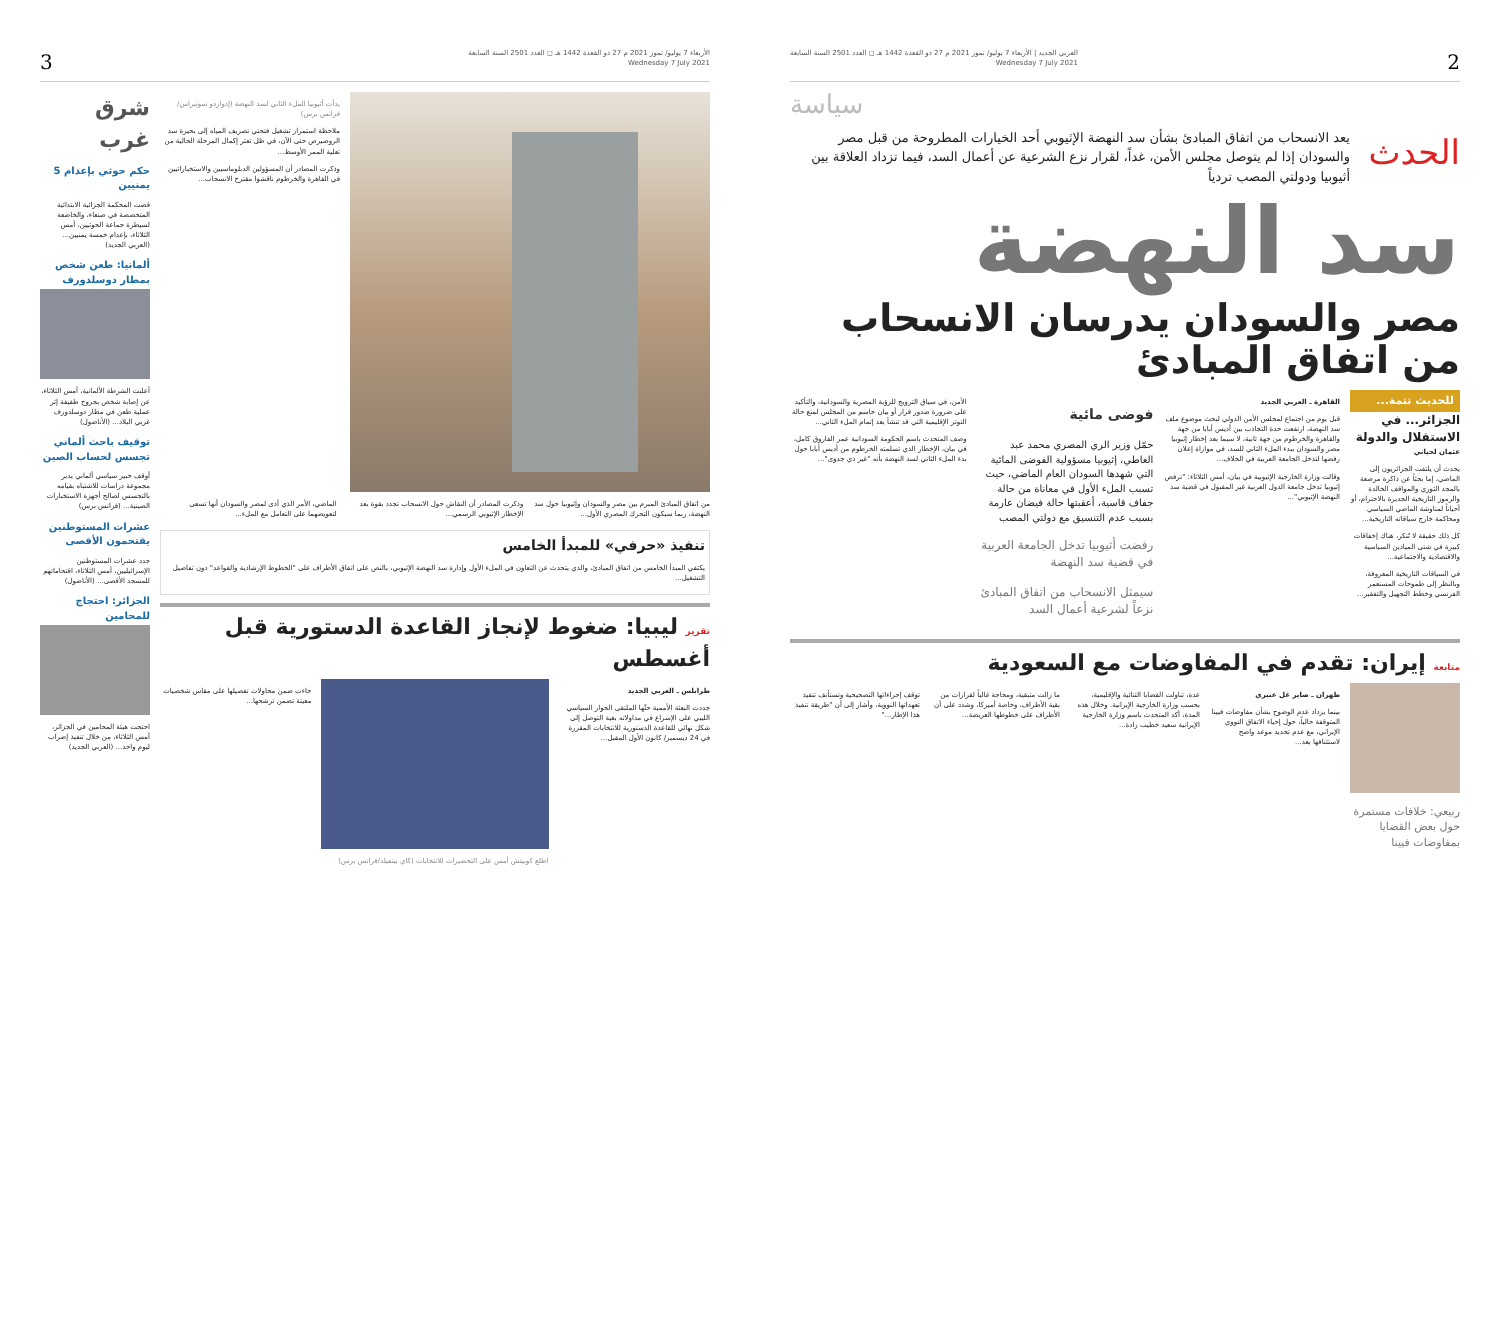2 العربي الجديد | الأربعاء 7 يوليو/ تموز 2021 م 27 ذو القعدة 1442 هـ ◻ العدد 2501 السنة السابعة
Wednesday 7 July 2021
سياسة
الحدث
يعد الانسحاب من اتفاق المبادئ بشأن سد النهضة الإثيوبي أحد الخيارات المطروحة من قبل مصر والسودان إذا لم يتوصل مجلس الأمن، غداً، لقرار نزع الشرعية عن أعمال السد، فيما تزداد العلاقة بين أثيوبيا ودولتي المصب تردياً
سد النهضة
مصر والسودان يدرسان الانسحاب من اتفاق المبادئ
للحديث تتمة...
الجزائر... في الاستقلال والدولة
عثمان لحياني
يحدث أن يلتفت الجزائريون إلى الماضي، إما بحثاً عن ذاكرة مرصعة بالمجد الثوري والمواقف الخالدة والرموز التاريخية الجديرة بالاحترام، أو أحياناً لمناوشة الماضي السياسي ومحاكمة خارج سياقاته التاريخية...
كل ذلك حقيقة لا تُنكر، هناك إخفاقات كبيرة في شتى الميادين السياسية والاقتصادية والاجتماعية...
في السياقات التاريخية المعروفة، وبالنظر إلى طموحات المستعمر الفرنسي وخطط التجهيل والتفقير...
القاهرة ـ العربي الجديد
قبل يوم من اجتماع لمجلس الأمن الدولي لبحث موضوع ملف سد النهضة، ارتفعت حدة التجاذب بين أديس أبابا من جهة والقاهرة والخرطوم من جهة ثانية، لا سيما بعد إخطار إثيوبيا مصر والسودان ببدء الملء الثاني للسد، في موازاة إعلان رفضها لتدخل الجامعة العربية في الخلاف...
وقالت وزارة الخارجية الإثيوبية في بيان، أمس الثلاثاء: "ترفض إثيوبيا تدخل جامعة الدول العربية غير المقبول في قضية سد النهضة الإثيوبي"...
فوضى مائية
حمّل وزير الري المصري محمد عبد العاطي، إثيوبيا مسؤولية الفوضى المائية التي شهدها السودان العام الماضي، حيث تسبب الملء الأول في معاناة من حالة جفاف قاسية، أعقبتها حالة فيضان عارمة بسبب عدم التنسيق مع دولتي المصب
رفضت أثيوبيا تدخل الجامعة العربية في قضية سد النهضة
سيمثل الانسحاب من اتفاق المبادئ نزعاً لشرعية أعمال السد
الأمن، في سياق الترويج للرؤية المصرية والسودانية، والتأكيد على ضرورة صدور قرار أو بيان حاسم من المجلس لمنع حالة التوتر الإقليمية التي قد تنشأ بعد إتمام الملء الثاني...
وصف المتحدث باسم الحكومة السودانية عمر الفاروق كامل، في بيان، الإخطار الذي تسلمته الخرطوم من أديس أبابا حول بدء الملء الثاني لسد النهضة بأنه "غير ذي جدوى"...
متابعة إيران: تقدم في المفاوضات مع السعودية
ربيعي: خلافات مستمرة حول بعض القضايا بمفاوضات فيينا
طهران ـ صابر غل عنبري
بينما يزداد عدم الوضوح بشأن مفاوضات فيينا المتوقفة حالياً، حول إحياء الاتفاق النووي الإيراني، مع عدم تحديد موعد واضح لاستئنافها بعد...
عدة، تناولت القضايا الثنائية والإقليمية، بحسب وزارة الخارجية الإيرانية. وخلال هذه المدة، أكد المتحدث باسم وزارة الخارجية الإيرانية سعيد خطيب زادة...
ما زالت متبقية، ومحاجة غالباً لقرارات من بقية الأطراف، وخاصة أميركا، وشدد على أن الأطراف على خطوطها العريضة...
توقف إجراءاتها التصحيحية وتستأنف تنفيذ تعهداتها النووية، وأشار إلى أن "طريقة تنفيذ هذا الإطار..."
الأربعاء 7 يوليو/ تموز 2021 م 27 ذو القعدة 1442 هـ ◻ العدد 2501 السنة السابعة
Wednesday 7 July 2021 3
بدأت أثيوبيا الملء الثاني لسد النهضة (إدواردو سوتيراس/فرانس برس)
ملاحظة استمرار تشغيل فتحتي تصريف المياه إلى بحيرة سد الروصيرص حتى الآن، في ظل تعثر إكمال المرحلة الحالية من تعلية الممر الأوسط...
وذكرت المصادر أن المسؤولين الدبلوماسيين والاستخباراتيين في القاهرة والخرطوم ناقشوا مقترح الانسحاب...
من اتفاق المبادئ المبرم بين مصر والسودان وإثيوبيا حول سد النهضة، ربما سيكون التحرك المصري الأول...
وذكرت المصادر أن النقاش حول الانسحاب تجدد بقوة بعد الإخطار الإثيوبي الرسمي...
الماضي، الأمر الذي أدى لمصر والسودان أنها تسعى لتعويضهما على التعامل مع الملء...
تنفيذ «حرفي» للمبدأ الخامس
يكتفي المبدأ الخامس من اتفاق المبادئ، والذي يتحدث عن التعاون في الملء الأول وإدارة سد النهضة الإثيوبي، بالنص على اتفاق الأطراف على "الخطوط الإرشادية والقواعد" دون تفاصيل التشغيل...
تقرير ليبيا: ضغوط لإنجاز القاعدة الدستورية قبل أغسطس
طرابلس ـ العربي الجديد
جددت البعثة الأممية حثّها الملتقى الحوار السياسي الليبي على الإسراع في مداولاته بغية التوصل إلى شكل نهائي للقاعدة الدستورية للانتخابات المقررة في 24 ديسمبر/ كانون الأول المقبل...
اطلع كوبيتش أمس على التحضيرات للانتخابات (كاي نيتفيلد/فرانس برس)
جاءت ضمن محاولات تفصيلها على مقاس شخصيات معينة تضمن ترشحها...
شرق غرب
حكم حوثي بإعدام 5 يمنيين
قضت المحكمة الجزائية الابتدائية المتخصصة في صنعاء، والخاضعة لسيطرة جماعة الحوثيين، أمس الثلاثاء، بإعدام خمسة يمنيين... (العربي الجديد)
ألمانيا: طعن شخص بمطار دوسلدورف
أعلنت الشرطة الألمانية، أمس الثلاثاء، عن إصابة شخص بجروح طفيفة إثر عملية طعن في مطار دوسلدورف غربي البلاد... (الأناضول)
توقيف باحث ألماني تجسس لحساب الصين
أوقف خبير سياسي ألماني يدير مجموعة دراسات للاشتباه بقيامه بالتجسس لصالح أجهزة الاستخبارات الصينية... (فرانس برس)
عشرات المستوطنين يقتحمون الأقصى
جدد عشرات المستوطنين الإسرائيليين، أمس الثلاثاء، اقتحاماتهم للمسجد الأقصى... (الأناضول)
الجزائر: احتجاج للمحامين
احتجت هيئة المحامين في الجزائر، أمس الثلاثاء، من خلال تنفيذ إضراب ليوم واحد... (العربي الجديد)